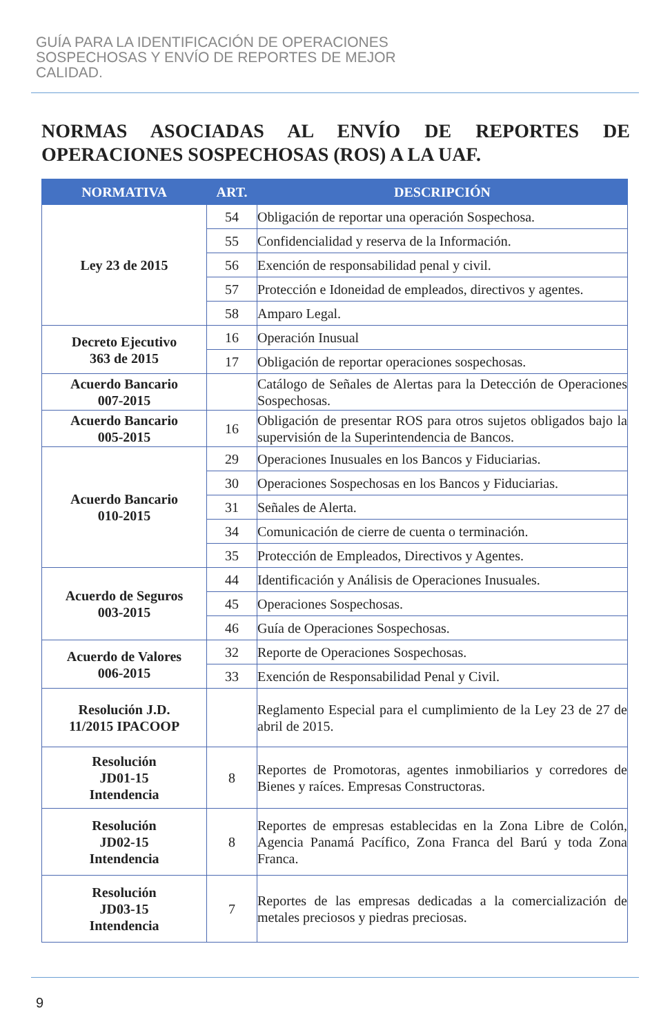GUÍA PARA LA IDENTIFICACIÓN DE OPERACIONES SOSPECHOSAS Y ENVÍO DE REPORTES DE MEJOR CALIDAD.
NORMAS ASOCIADAS AL ENVÍO DE REPORTES DE
OPERACIONES SOSPECHOSAS (ROS) A LA UAF.
| NORMATIVA | ART. | DESCRIPCIÓN |
| --- | --- | --- |
| Ley 23 de 2015 | 54 | Obligación de reportar una operación Sospechosa. |
| | 55 | Confidencialidad y reserva de la Información. |
| | 56 | Exención de responsabilidad penal y civil. |
| | 57 | Protección e Idoneidad de empleados, directivos y agentes. |
| | 58 | Amparo Legal. |
| Decreto Ejecutivo 363 de 2015 | 16 | Operación Inusual |
| | 17 | Obligación de reportar operaciones sospechosas. |
| Acuerdo Bancario 007-2015 | | Catálogo de Señales de Alertas para la Detección de Operaciones Sospechosas. |
| Acuerdo Bancario 005-2015 | 16 | Obligación de presentar ROS para otros sujetos obligados bajo la supervisión de la Superintendencia de Bancos. |
| Acuerdo Bancario 010-2015 | 29 | Operaciones Inusuales en los Bancos y Fiduciarias. |
| | 30 | Operaciones Sospechosas en los Bancos y Fiduciarias. |
| | 31 | Señales de Alerta. |
| | 34 | Comunicación de cierre de cuenta o terminación. |
| | 35 | Protección de Empleados, Directivos y Agentes. |
| Acuerdo de Seguros 003-2015 | 44 | Identificación y Análisis de Operaciones Inusuales. |
| | 45 | Operaciones Sospechosas. |
| | 46 | Guía de Operaciones Sospechosas. |
| Acuerdo de Valores 006-2015 | 32 | Reporte de Operaciones Sospechosas. |
| | 33 | Exención de Responsabilidad Penal y Civil. |
| Resolución J.D. 11/2015 IPACOOP | | Reglamento Especial para el cumplimiento de la Ley 23 de 27 de abril de 2015. |
| Resolución JD01-15 Intendencia | 8 | Reportes de Promotoras, agentes inmobiliarios y corredores de Bienes y raíces. Empresas Constructoras. |
| Resolución JD02-15 Intendencia | 8 | Reportes de empresas establecidas en la Zona Libre de Colón, Agencia Panamá Pacífico, Zona Franca del Barú y toda Zona Franca. |
| Resolución JD03-15 Intendencia | 7 | Reportes de las empresas dedicadas a la comercialización de metales preciosos y piedras preciosas. |
9